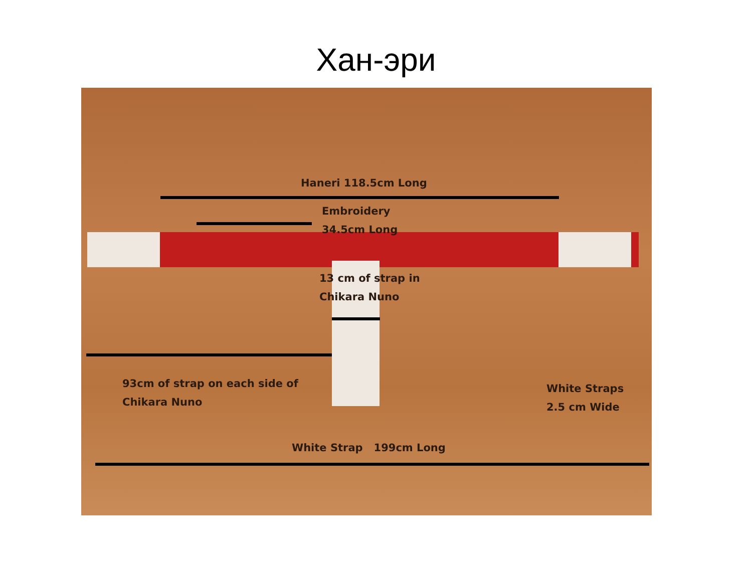Хан-эри
Haneri 118.5cm Long
Embroidery
34.5cm Long
13 cm of strap in
Chikara Nuno
93cm of strap on each side of
Chikara Nuno
White Straps
2.5 cm Wide
White Strap 199cm Long